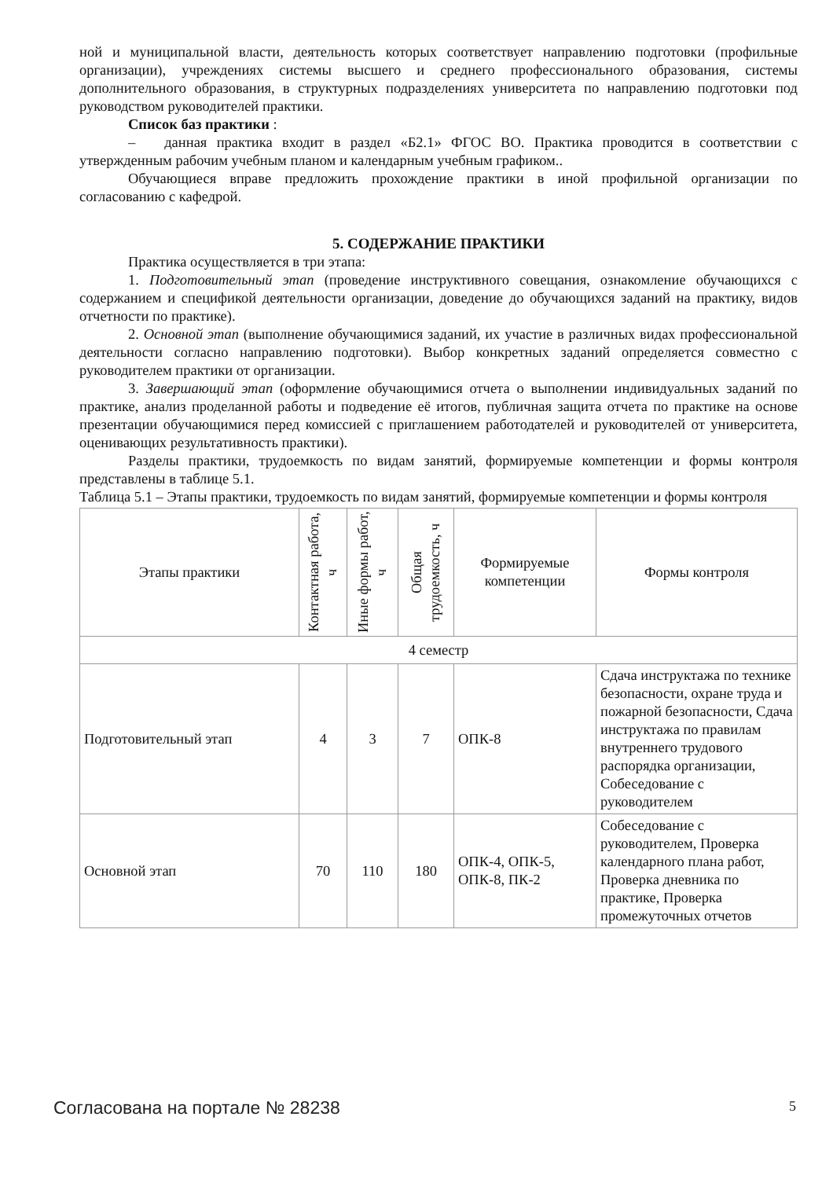ной и муниципальной власти, деятельность которых соответствует направлению подготовки (профильные организации), учреждениях системы высшего и среднего профессионального образования, системы дополнительного образования, в структурных подразделениях университета по направлению подготовки под руководством руководителей практики.
Список баз практики :
– данная практика входит в раздел «Б2.1» ФГОС ВО. Практика проводится в соответствии с утвержденным рабочим учебным планом и календарным учебным графиком..
Обучающиеся вправе предложить прохождение практики в иной профильной организации по согласованию с кафедрой.
5. СОДЕРЖАНИЕ ПРАКТИКИ
Практика осуществляется в три этапа:
1. Подготовительный этап (проведение инструктивного совещания, ознакомление обучающихся с содержанием и спецификой деятельности организации, доведение до обучающихся заданий на практику, видов отчетности по практике).
2. Основной этап (выполнение обучающимися заданий, их участие в различных видах профессиональной деятельности согласно направлению подготовки). Выбор конкретных заданий определяется совместно с руководителем практики от организации.
3. Завершающий этап (оформление обучающимися отчета о выполнении индивидуальных заданий по практике, анализ проделанной работы и подведение её итогов, публичная защита отчета по практике на основе презентации обучающимися перед комиссией с приглашением работодателей и руководителей от университета, оценивающих результативность практики).
Разделы практики, трудоемкость по видам занятий, формируемые компетенции и формы контроля представлены в таблице 5.1.
Таблица 5.1 – Этапы практики, трудоемкость по видам занятий, формируемые компетенции и формы контроля
| Этапы практики | Контактная работа, ч | Иные формы работ, ч | Общая трудоемкость, ч | Формируемые компетенции | Формы контроля |
| --- | --- | --- | --- | --- | --- |
| 4 семестр | | | | | |
| Подготовительный этап | 4 | 3 | 7 | ОПК-8 | Сдача инструктажа по технике безопасности, охране труда и пожарной безопасности, Сдача инструктажа по правилам внутреннего трудового распорядка организации, Собеседование с руководителем |
| Основной этап | 70 | 110 | 180 | ОПК-4, ОПК-5, ОПК-8, ПК-2 | Собеседование с руководителем, Проверка календарного плана работ, Проверка дневника по практике, Проверка промежуточных отчетов |
Согласована на портале № 28238 5